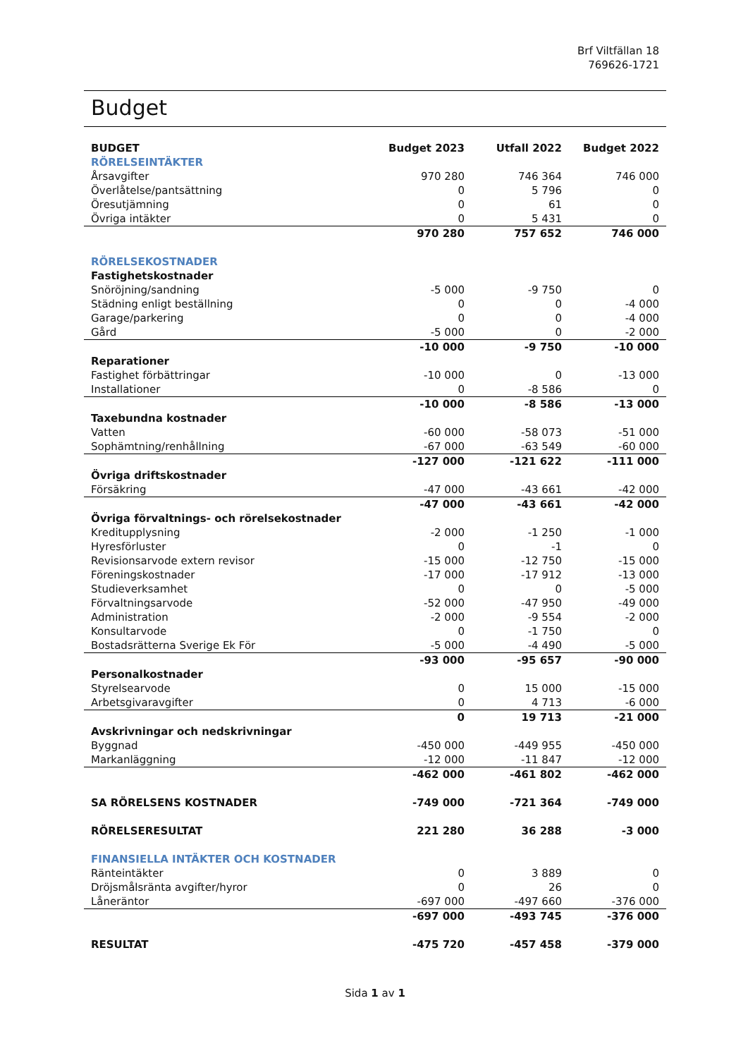Brf Viltfällan 18
769626-1721
Budget
| BUDGET | Budget 2023 | Utfall 2022 | Budget 2022 |
| --- | --- | --- | --- |
| RÖRELSEINTÄKTER | | | |
| Årsavgifter | 970 280 | 746 364 | 746 000 |
| Överlåtelse/pantsättning | 0 | 5 796 | 0 |
| Öresutjämning | 0 | 61 | 0 |
| Övriga intäkter | 0 | 5 431 | 0 |
| | 970 280 | 757 652 | 746 000 |
| RÖRELSEKOSTNADER | | | |
| Fastighetskostnader | | | |
| Snöröjning/sandning | -5 000 | -9 750 | 0 |
| Städning enligt beställning | 0 | 0 | -4 000 |
| Garage/parkering | 0 | 0 | -4 000 |
| Gård | -5 000 | 0 | -2 000 |
| | -10 000 | -9 750 | -10 000 |
| Reparationer | | | |
| Fastighet förbättringar | -10 000 | 0 | -13 000 |
| Installationer | 0 | -8 586 | 0 |
| | -10 000 | -8 586 | -13 000 |
| Taxebundna kostnader | | | |
| Vatten | -60 000 | -58 073 | -51 000 |
| Sophämtning/renhållning | -67 000 | -63 549 | -60 000 |
| | -127 000 | -121 622 | -111 000 |
| Övriga driftskostnader | | | |
| Försäkring | -47 000 | -43 661 | -42 000 |
| | -47 000 | -43 661 | -42 000 |
| Övriga förvaltnings- och rörelsekostnader | | | |
| Kreditupplysning | -2 000 | -1 250 | -1 000 |
| Hyresförluster | 0 | -1 | 0 |
| Revisionsarvode extern revisor | -15 000 | -12 750 | -15 000 |
| Föreningskostnader | -17 000 | -17 912 | -13 000 |
| Studieverksamhet | 0 | 0 | -5 000 |
| Förvaltningsarvode | -52 000 | -47 950 | -49 000 |
| Administration | -2 000 | -9 554 | -2 000 |
| Konsultarvode | 0 | -1 750 | 0 |
| Bostadsrätterna Sverige Ek För | -5 000 | -4 490 | -5 000 |
| | -93 000 | -95 657 | -90 000 |
| Personalkostnader | | | |
| Styrelsearvode | 0 | 15 000 | -15 000 |
| Arbetsgivaravgifter | 0 | 4 713 | -6 000 |
| | 0 | 19 713 | -21 000 |
| Avskrivningar och nedskrivningar | | | |
| Byggnad | -450 000 | -449 955 | -450 000 |
| Markanläggning | -12 000 | -11 847 | -12 000 |
| | -462 000 | -461 802 | -462 000 |
| SA RÖRELSENS KOSTNADER | -749 000 | -721 364 | -749 000 |
| RÖRELSERESULTAT | 221 280 | 36 288 | -3 000 |
| FINANSIELLA INTÄKTER OCH KOSTNADER | | | |
| Ränteintäkter | 0 | 3 889 | 0 |
| Dröjsmålsränta avgifter/hyror | 0 | 26 | 0 |
| Låneräntor | -697 000 | -497 660 | -376 000 |
| | -697 000 | -493 745 | -376 000 |
| RESULTAT | -475 720 | -457 458 | -379 000 |
Sida 1 av 1